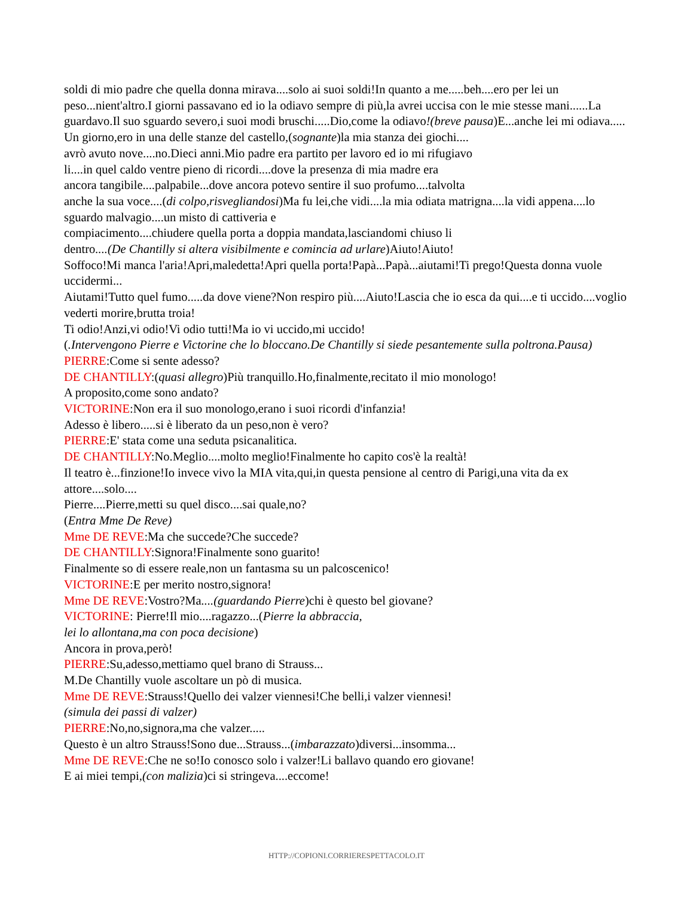soldi di mio padre che quella donna mirava....solo ai suoi soldi!In quanto a me.....beh....ero per lei un peso...nient'altro.I giorni passavano ed io la odiavo sempre di più,la avrei uccisa con le mie stesse mani......La guardavo.Il suo sguardo severo,i suoi modi bruschi.....Dio,come la odiavo!(breve pausa)E...anche lei mi odiava.....
Un giorno,ero in una delle stanze del castello,(sognante)la mia stanza dei giochi....
avrò avuto nove....no.Dieci anni.Mio padre era partito per lavoro ed io mi rifugiavo
li....in quel caldo ventre pieno di ricordi....dove la presenza di mia madre era
ancora tangibile....palpabile...dove ancora potevo sentire il suo profumo....talvolta
anche la sua voce....(di colpo,risvegliandosi)Ma fu lei,che vidi....la mia odiata matrigna....la vidi appena....lo sguardo malvagio....un misto di cattiveria e
compiacimento....chiudere quella porta a doppia mandata,lasciandomi chiuso li
dentro....(De Chantilly si altera visibilmente e comincia ad urlare)Aiuto!Aiuto!
Soffoco!Mi manca l'aria!Apri,maledetta!Apri quella porta!Papà...Papà...aiutami!Ti prego!Questa donna vuole uccidermi...
Aiutami!Tutto quel fumo.....da dove viene?Non respiro più....Aiuto!Lascia che io esca da qui....e ti uccido....voglio vederti morire,brutta troia!
Ti odio!Anzi,vi odio!Vi odio tutti!Ma io vi uccido,mi uccido!
(.Intervengono Pierre e Victorine che lo bloccano.De Chantilly si siede pesantemente sulla poltrona.Pausa)
PIERRE:Come si sente adesso?
DE CHANTILLY:(quasi allegro)Più tranquillo.Ho,finalmente,recitato il mio monologo!
A proposito,come sono andato?
VICTORINE:Non era il suo monologo,erano i suoi ricordi d'infanzia!
Adesso è libero.....si è liberato da un peso,non è vero?
PIERRE:E' stata come una seduta psicanalitica.
DE CHANTILLY:No.Meglio....molto meglio!Finalmente ho capito cos'è la realtà!
Il teatro è...finzione!Io invece vivo la MIA vita,qui,in questa pensione al centro di Parigi,una vita da ex attore....solo....
Pierre....Pierre,metti su quel disco....sai quale,no?
(Entra Mme De Reve)
Mme DE REVE:Ma che succede?Che succede?
DE CHANTILLY:Signora!Finalmente sono guarito!
Finalmente so di essere reale,non un fantasma su un palcoscenico!
VICTORINE:E per merito nostro,signora!
Mme DE REVE:Vostro?Ma....(guardando Pierre)chi è questo bel giovane?
VICTORINE: Pierre!Il mio....ragazzo...(Pierre la abbraccia,
lei lo allontana,ma con poca decisione)
Ancora in prova,però!
PIERRE:Su,adesso,mettiamo quel brano di Strauss...
M.De Chantilly vuole ascoltare un pò di musica.
Mme DE REVE:Strauss!Quello dei valzer viennesi!Che belli,i valzer viennesi!
(simula dei passi di valzer)
PIERRE:No,no,signora,ma che valzer.....
Questo è un altro Strauss!Sono due...Strauss...(imbarazzato)diversi...insomma...
Mme DE REVE:Che ne so!Io conosco solo i valzer!Li ballavo quando ero giovane!
E ai miei tempi,(con malizia)ci si stringeva....eccome!
HTTP://COPIONI.CORRIERESPETTACOLO.IT